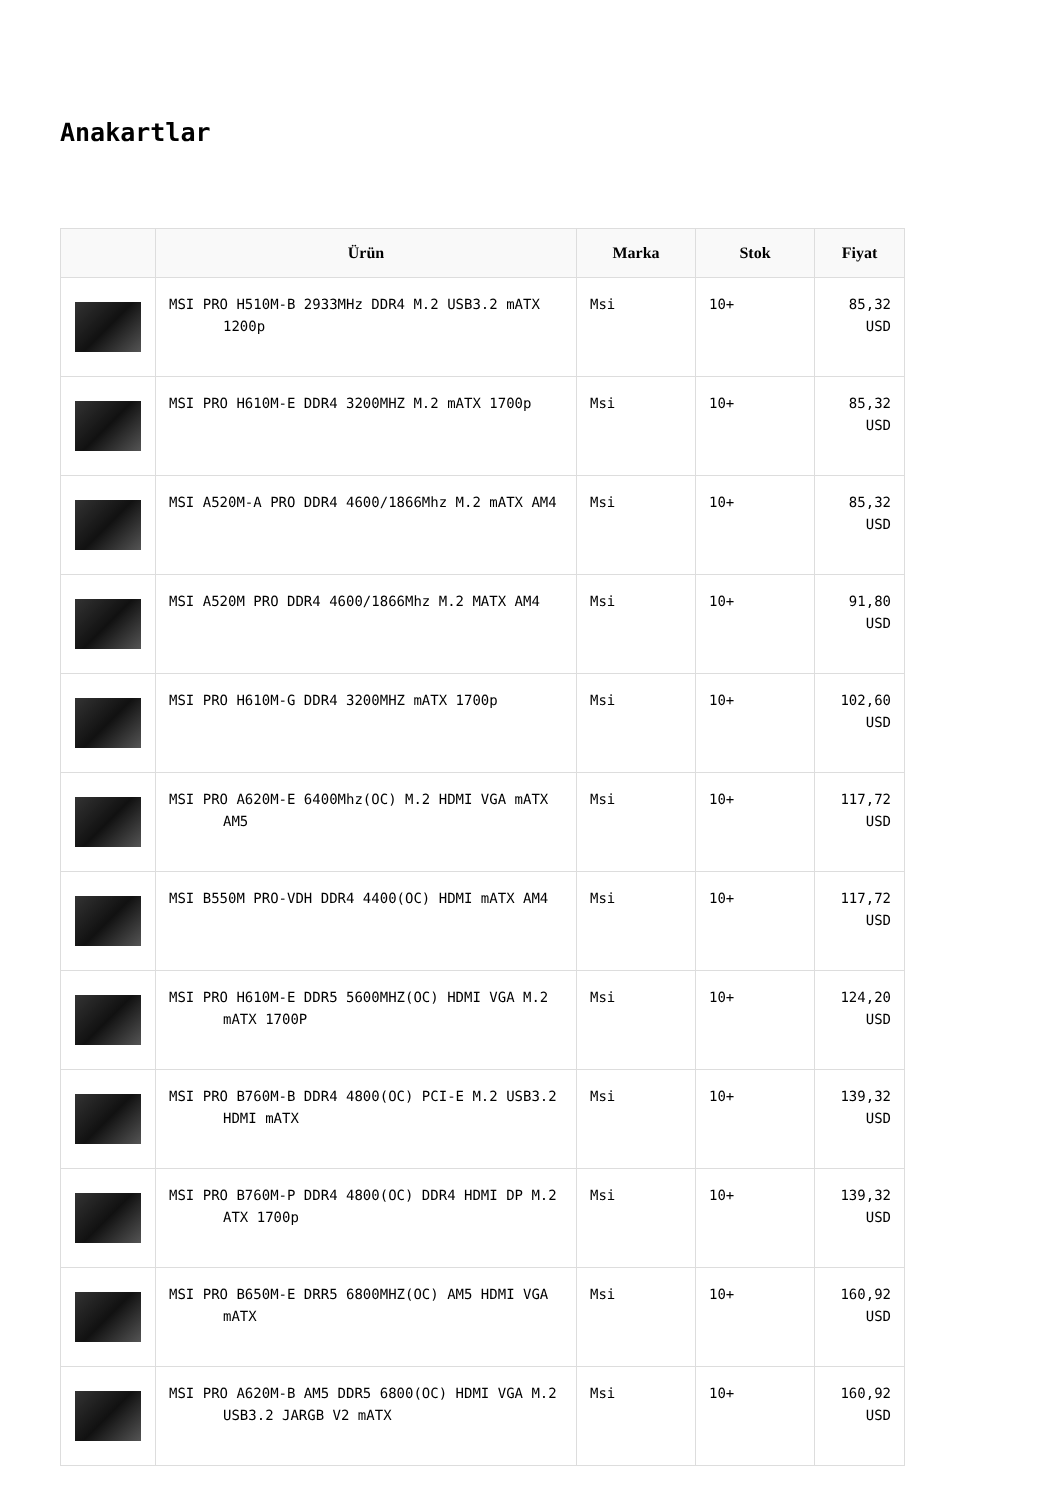Anakartlar
| | Ürün | Marka | Stok | Fiyat |
| --- | --- | --- | --- | --- |
| | MSI PRO H510M-B 2933MHz DDR4 M.2 USB3.2 mATX 1200p | Msi | 10+ | 85,32 USD |
| | MSI PRO H610M-E DDR4 3200MHZ M.2 mATX 1700p | Msi | 10+ | 85,32 USD |
| | MSI A520M-A PRO DDR4 4600/1866Mhz M.2 mATX AM4 | Msi | 10+ | 85,32 USD |
| | MSI A520M PRO DDR4 4600/1866Mhz M.2 MATX AM4 | Msi | 10+ | 91,80 USD |
| | MSI PRO H610M-G DDR4 3200MHZ mATX 1700p | Msi | 10+ | 102,60 USD |
| | MSI PRO A620M-E 6400Mhz(OC) M.2 HDMI VGA mATX AM5 | Msi | 10+ | 117,72 USD |
| | MSI B550M PRO-VDH DDR4 4400(OC) HDMI mATX AM4 | Msi | 10+ | 117,72 USD |
| | MSI PRO H610M-E DDR5 5600MHZ(OC) HDMI VGA M.2 mATX 1700P | Msi | 10+ | 124,20 USD |
| | MSI PRO B760M-B DDR4 4800(OC) PCI-E M.2 USB3.2 HDMI mATX | Msi | 10+ | 139,32 USD |
| | MSI PRO B760M-P DDR4 4800(OC) DDR4 HDMI DP M.2 ATX 1700p | Msi | 10+ | 139,32 USD |
| | MSI PRO B650M-E DRR5 6800MHZ(OC) AM5 HDMI VGA mATX | Msi | 10+ | 160,92 USD |
| | MSI PRO A620M-B AM5 DDR5 6800(OC) HDMI VGA M.2 USB3.2 JARGB V2 mATX | Msi | 10+ | 160,92 USD |